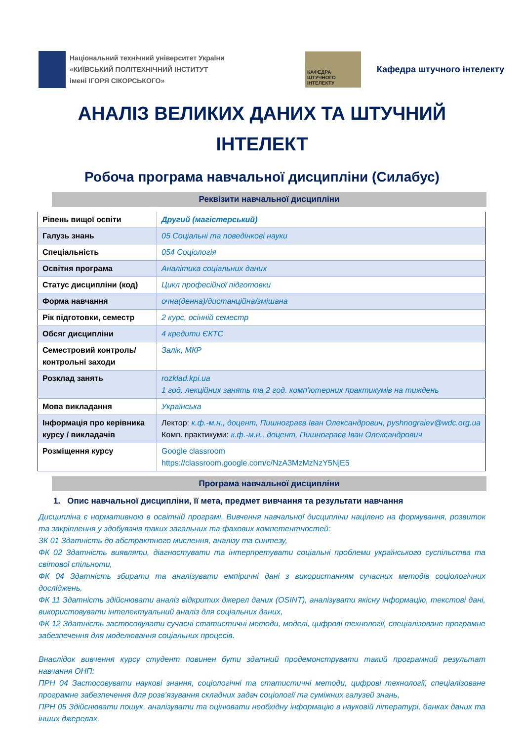Національний технічний університет України
«КИЇВСЬКИЙ ПОЛІТЕХНІЧНИЙ ІНСТИТУТ
імені ІГОРЯ СІКОРСЬКОГО»
КАФЕДРА ШТУЧНОГО ІНТЕЛЕКТУ
Кафедра штучного інтелекту
АНАЛІЗ ВЕЛИКИХ ДАНИХ ТА ШТУЧНИЙ
ІНТЕЛЕКТ
Робоча програма навчальної дисципліни (Силабус)
Реквізити навчальної дисципліни
| Рівень вищої освіти | Другий (магістерський) |
| Галузь знань | 05 Соціальні та поведінкові науки |
| Спеціальність | 054 Соціологія |
| Освітня програма | Аналітика соціальних даних |
| Статус дисципліни (код) | Цикл професійної підготовки |
| Форма навчання | очна(денна)/дистанційна/змішана |
| Рік підготовки, семестр | 2 курс, осінній семестр |
| Обсяг дисципліни | 4 кредити ЄКТС |
| Семестровий контроль/ контрольні заходи | Залік, МКР |
| Розклад занять | rozklad.kpi.ua 1 год. лекційних занять та 2 год. комп’ютерних практикумів на тиждень |
| Мова викладання | Українська |
| Інформація про керівника курсу / викладачів | Лектор: к.ф.-м.н., доцент, Пишнограєв Іван Олександрович, pyshnograiev@wdc.org.ua Комп. практикуми: к.ф.-м.н., доцент, Пишнограєв Іван Олександрович |
| Розміщення курсу | Google classroom https://classroom.google.com/c/NzA3MzMzNzY5NjE5 |
Програма навчальної дисципліни
1. Опис навчальної дисципліни, її мета, предмет вивчання та результати навчання
Дисципліна є нормативною в освітній програмі. Вивчення навчальної дисципліни націлено на формування, розвиток та закріплення у здобувачів таких загальних та фахових компетентностей:
ЗК 01 Здатність до абстрактного мислення, аналізу та синтезу,
ФК 02 Здатність виявляти, діагностувати та інтерпретувати соціальні проблеми українського суспільства та світової спільноти,
ФК 04 Здатність збирати та аналізувати емпіричні дані з використанням сучасних методів соціологічних досліджень,
ФК 11 Здатність здійснювати аналіз відкритих джерел даних (OSINT), аналізувати якісну інформацію, текстові дані, використовувати інтелектуальний аналіз для соціальних даних,
ФК 12 Здатність застосовувати сучасні статистичні методи, моделі, цифрові технології, спеціалізоване програмне забезпечення для моделювання соціальних процесів.
Внаслідок вивчення курсу студент повинен бути здатний продемонструвати такий програмний результат навчання ОНП:
ПРН 04 Застосовувати наукові знання, соціологічні та статистичні методи, цифрові технології, спеціалізоване програмне забезпечення для розв’язування складних задач соціології та суміжних галузей знань,
ПРН 05 Здійснювати пошук, аналізувати та оцінювати необхідну інформацію в науковій літературі, банках даних та інших джерелах,